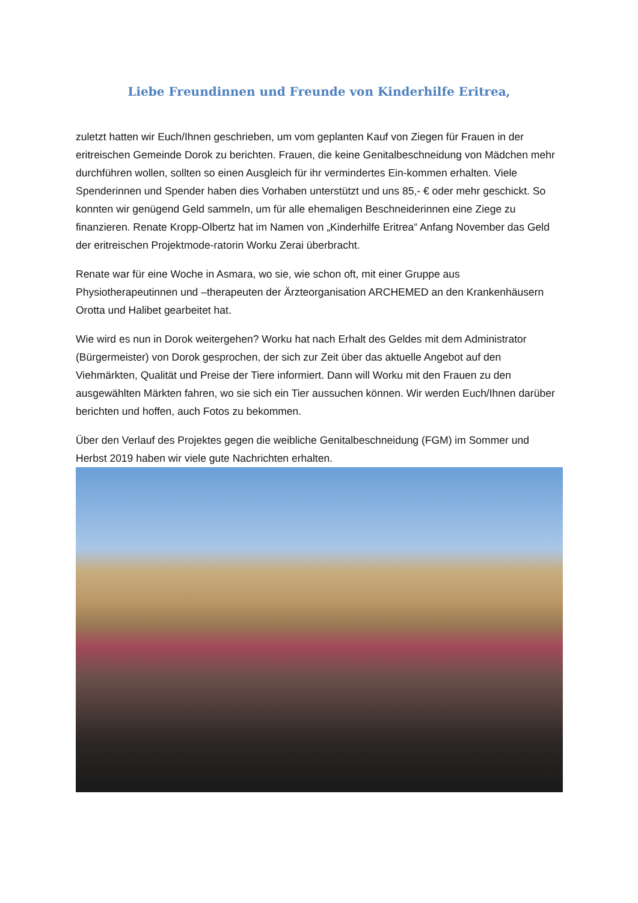Liebe Freundinnen und Freunde von Kinderhilfe Eritrea,
zuletzt hatten wir Euch/Ihnen geschrieben, um vom geplanten Kauf von Ziegen für Frauen in der eritreischen Gemeinde Dorok zu berichten. Frauen, die keine Genitalbeschneidung von Mädchen mehr durchführen wollen, sollten so einen Ausgleich für ihr vermindertes Ein-kommen erhalten. Viele Spenderinnen und Spender haben dies Vorhaben unterstützt und uns 85,- € oder mehr geschickt. So konnten wir genügend Geld sammeln, um für alle ehemaligen Beschneiderinnen eine Ziege zu finanzieren. Renate Kropp-Olbertz hat im Namen von „Kinderhilfe Eritrea“ Anfang November das Geld der eritreischen Projektmode-ratorin Worku Zerai überbracht.
Renate war für eine Woche in Asmara, wo sie, wie schon oft, mit einer Gruppe aus Physiotherapeutinnen und –therapeuten der Ärzteorganisation ARCHEMED an den Krankenhäusern Orotta und Halibet gearbeitet hat.
Wie wird es nun in Dorok weitergehen? Worku hat nach Erhalt des Geldes mit dem Administrator (Bürgermeister) von Dorok gesprochen, der sich zur Zeit über das aktuelle Angebot auf den Viehmärkten, Qualität und Preise der Tiere informiert. Dann will Worku mit den Frauen zu den ausgewählten Märkten fahren, wo sie sich ein Tier aussuchen können. Wir werden Euch/Ihnen darüber berichten und hoffen, auch Fotos zu bekommen.
Über den Verlauf des Projektes gegen die weibliche Genitalbeschneidung (FGM) im Sommer und Herbst 2019 haben wir viele gute Nachrichten erhalten.